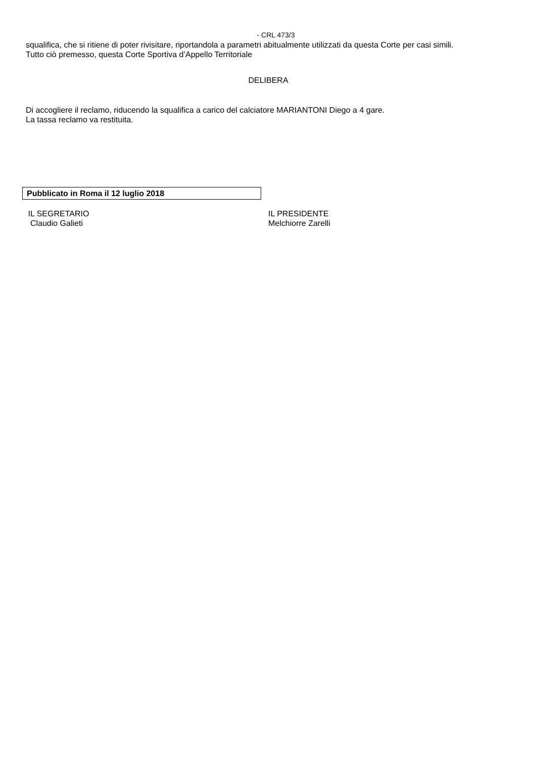- CRL 473/3
squalifica, che si ritiene di poter rivisitare, riportandola a parametri abitualmente utilizzati da questa Corte per casi simili.
Tutto ciò premesso, questa Corte Sportiva d’Appello Territoriale
DELIBERA
Di accogliere il reclamo, riducendo la squalifica a carico del calciatore MARIANTONI Diego a 4 gare.
La tassa reclamo va restituita.
Pubblicato in Roma il 12 luglio 2018
IL SEGRETARIO
Claudio Galieti
IL PRESIDENTE
Melchiorre Zarelli